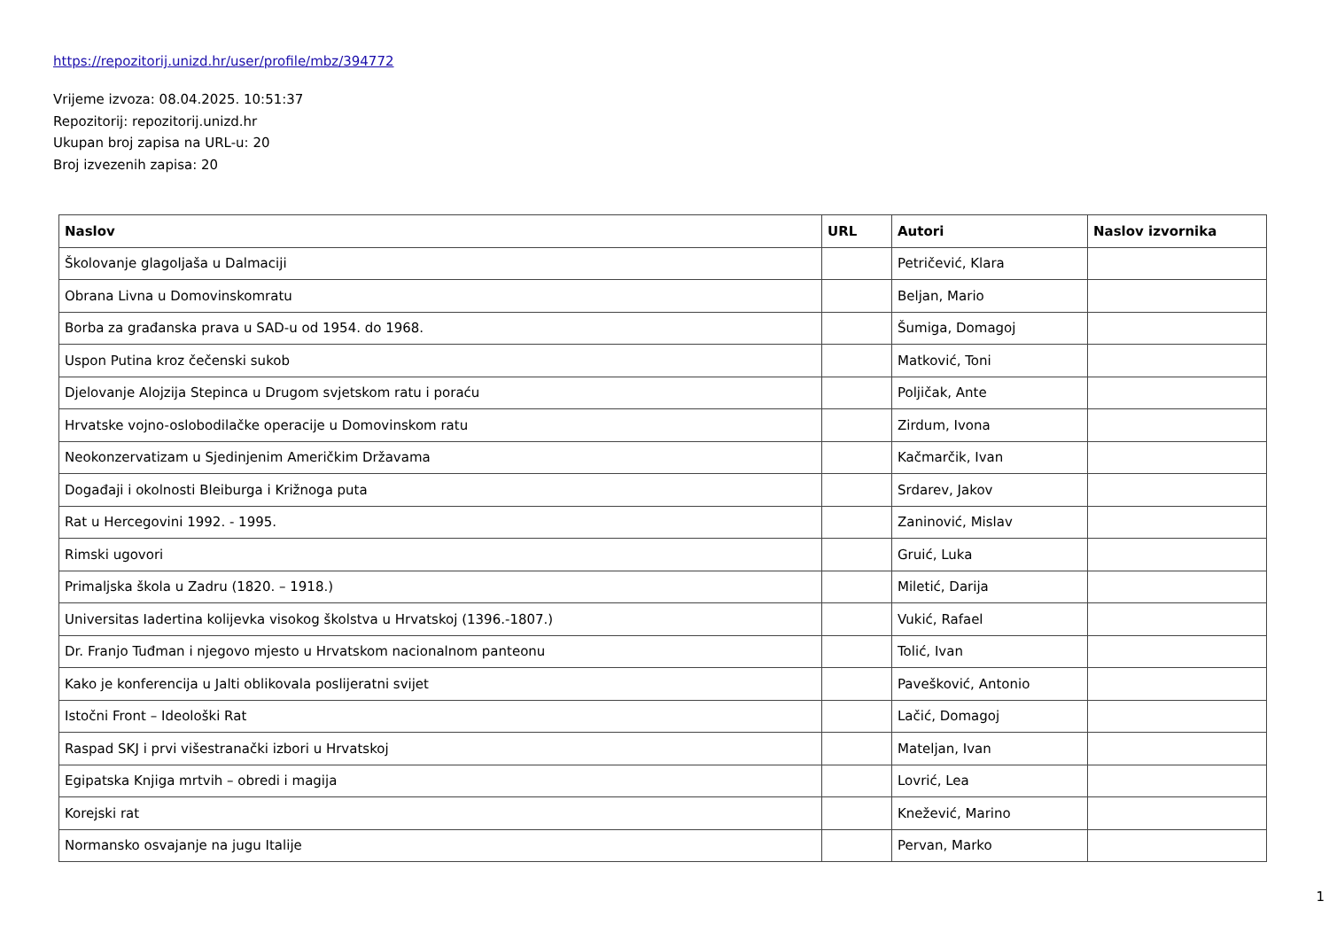https://repozitorij.unizd.hr/user/profile/mbz/394772
Vrijeme izvoza: 08.04.2025. 10:51:37
Repozitorij: repozitorij.unizd.hr
Ukupan broj zapisa na URL-u: 20
Broj izvezenih zapisa: 20
| Naslov | URL | Autori | Naslov izvornika |
| --- | --- | --- | --- |
| Školovanje glagoljaša u Dalmaciji | | Petričević, Klara | |
| Obrana Livna u Domovinskomratu | | Beljan, Mario | |
| Borba za građanska prava u SAD-u od 1954. do 1968. | | Šumiga, Domagoj | |
| Uspon Putina kroz čečenski sukob | | Matković, Toni | |
| Djelovanje Alojzija Stepinca u Drugom svjetskom ratu i poraću | | Poljičak, Ante | |
| Hrvatske vojno-oslobodilačke operacije u Domovinskom ratu | | Zirdum, Ivona | |
| Neokonzervatizam u Sjedinjenim Američkim Državama | | Kačmarčik, Ivan | |
| Događaji i okolnosti Bleiburga i Križnoga puta | | Srdarev, Jakov | |
| Rat u Hercegovini 1992. - 1995. | | Zaninović, Mislav | |
| Rimski ugovori | | Gruić, Luka | |
| Primaljska škola u Zadru (1820. – 1918.) | | Miletić, Darija | |
| Universitas Iadertina kolijevka visokog školstva u Hrvatskoj (1396.-1807.) | | Vukić, Rafael | |
| Dr. Franjo Tuđman i njegovo mjesto u Hrvatskom nacionalnom panteonu | | Tolić, Ivan | |
| Kako je konferencija u Jalti oblikovala poslijeratni svijet | | Pavešković, Antonio | |
| Istočni Front – Ideološki Rat | | Lačić, Domagoj | |
| Raspad SKJ i prvi višestranački izbori u Hrvatskoj | | Mateljan, Ivan | |
| Egipatska Knjiga mrtvih – obredi i magija | | Lovrić, Lea | |
| Korejski rat | | Knežević, Marino | |
| Normansko osvajanje na jugu Italije | | Pervan, Marko | |
1